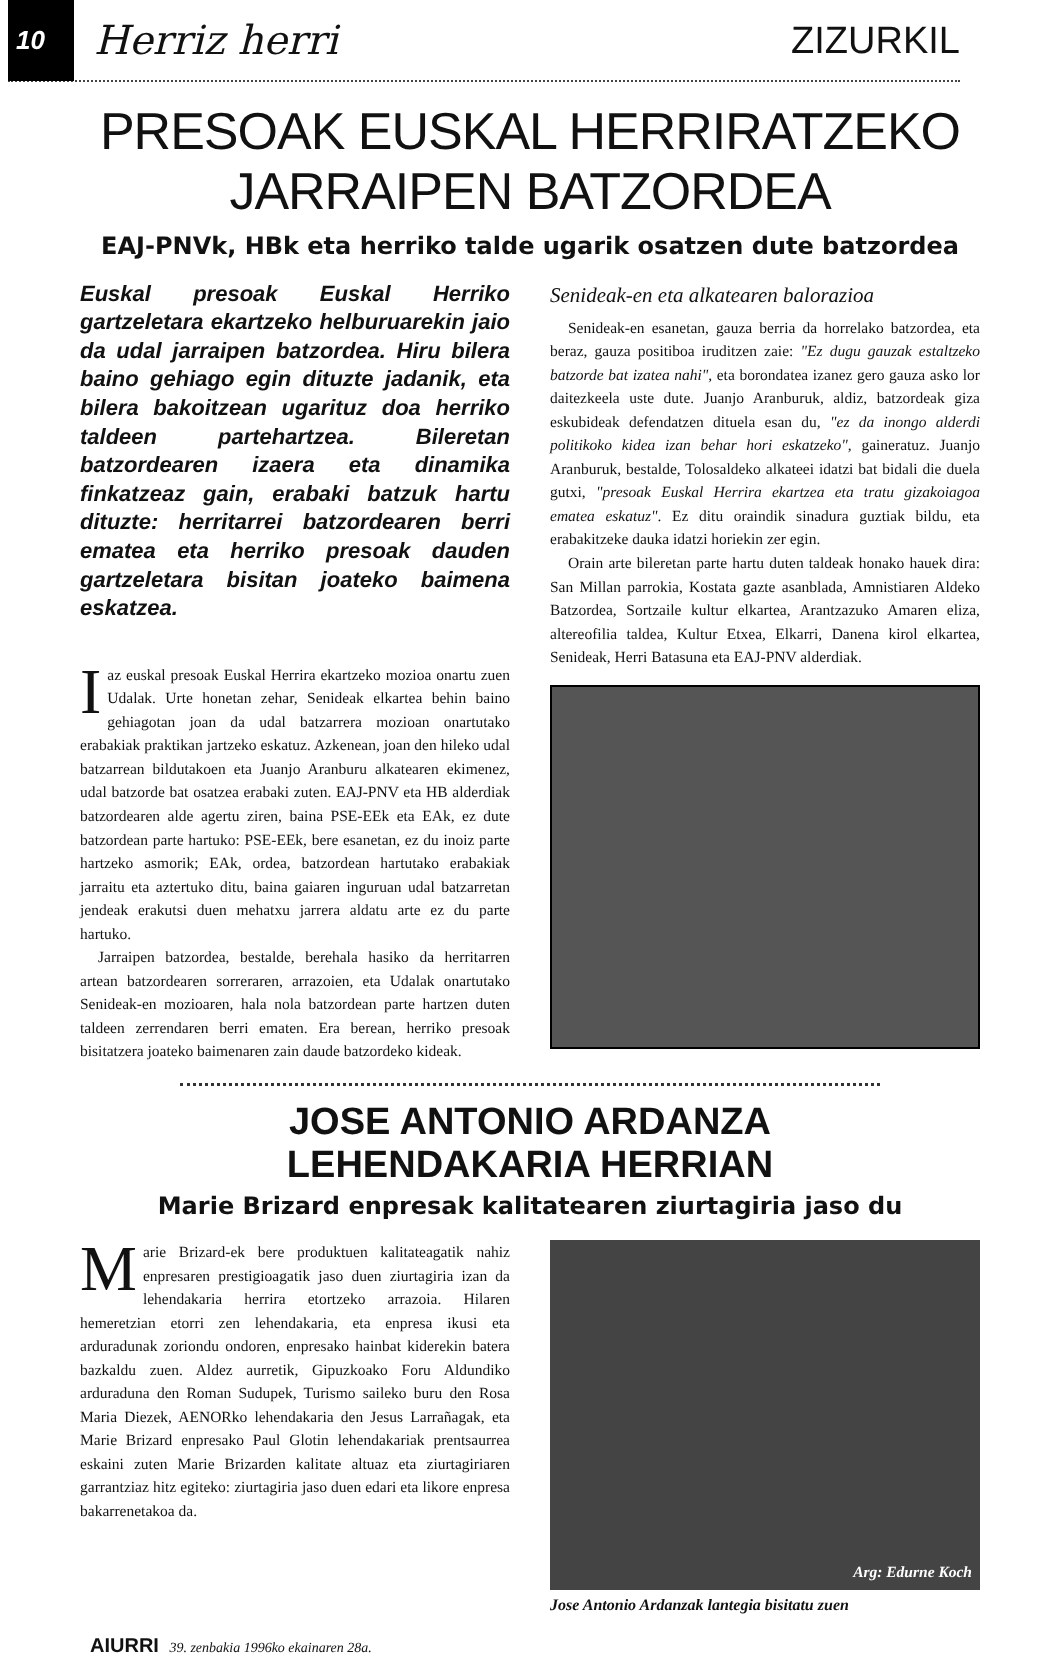10
Herriz herri ZIZURKIL
PRESOAK EUSKAL HERRIRATZEKO JARRAIPEN BATZORDEA
EAJ-PNVk, HBk eta herriko talde ugarik osatzen dute batzordea
Euskal presoak Euskal Herriko gartzeletara ekartzeko helburuarekin jaio da udal jarraipen batzordea. Hiru bilera baino gehiago egin dituzte jadanik, eta bilera bakoitzean ugarituz doa herriko taldeen partehartzea. Bileretan batzordearen izaera eta dinamika finkatzeaz gain, erabaki batzuk hartu dituzte: herritarrei batzordearen berri ematea eta herriko presoak dauden gartzeletara bisitan joateko baimena eskatzea.
Iaz euskal presoak Euskal Herrira ekartzeko mozioa onartu zuen Udalak. Urte honetan zehar, Senideak elkartea behin baino gehiagotan joan da udal batzarrera mozioan onartutako erabakiak praktikan jartzeko eskatuz. Azkenean, joan den hileko udal batzarrean bildutakoen eta Juanjo Aranburu alkatearen ekimenez, udal batzorde bat osatzea erabaki zuten. EAJ-PNV eta HB alderdiak batzordearen alde agertu ziren, baina PSE-EEk eta EAk, ez dute batzordean parte hartuko: PSE-EEk, bere esanetan, ez du inoiz parte hartzeko asmorik; EAk, ordea, batzordean hartutako erabakiak jarraitu eta aztertuko ditu, baina gaiaren inguruan udal batzarretan jendeak erakutsi duen mehatxu jarrera aldatu arte ez du parte hartuko.
Jarraipen batzordea, bestalde, berehala hasiko da herritarren artean batzordearen sorreraren, arrazoien, eta Udalak onartutako Senideak-en mozioaren, hala nola batzordean parte hartzen duten taldeen zerrendaren berri ematen. Era berean, herriko presoak bisitatzera joateko baimenaren zain daude batzordeko kideak.
Senideak-en eta alkatearen balorazioa
Senideak-en esanetan, gauza berria da horrelako batzordea, eta beraz, gauza positiboa iruditzen zaie: "Ez dugu gauzak estaltzeko batzorde bat izatea nahi", eta borondatea izanez gero gauza asko lor daitezkeela uste dute. Juanjo Aranburuk, aldiz, batzordeak giza eskubideak defendatzen dituela esan du, "ez da inongo alderdi politikoko kidea izan behar hori eskatzeko", gaineratuz. Juanjo Aranburuk, bestalde, Tolosaldeko alkateei idatzi bat bidali die duela gutxi, "presoak Euskal Herrira ekartzea eta tratu gizakoiagoa ematea eskatuz". Ez ditu oraindik sinadura guztiak bildu, eta erabakitzeke dauka idatzi horiekin zer egin.
Orain arte bileretan parte hartu duten taldeak honako hauek dira: San Millan parrokia, Kostata gazte asanblada, Amnistiaren Aldeko Batzordea, Sortzaile kultur elkartea, Arantzazuko Amaren eliza, altereofilia taldea, Kultur Etxea, Elkarri, Danena kirol elkartea, Senideak, Herri Batasuna eta EAJ-PNV alderdiak.
JOSE ANTONIO ARDANZA LEHENDAKARIA HERRIAN
Marie Brizard enpresak kalitatearen ziurtagiria jaso du
Marie Brizard-ek bere produktuen kalitateagatik nahiz enpresaren prestigioagatik jaso duen ziurtagiria izan da lehendakaria herrira etortzeko arrazoia. Hilaren hemeretzian etorri zen lehendakaria, eta enpresa ikusi eta arduradunak zoriondu ondoren, enpresako hainbat kiderekin batera bazkaldu zuen. Aldez aurretik, Gipuzkoako Foru Aldundiko arduraduna den Roman Sudupek, Turismo saileko buru den Rosa Maria Diezek, AENORko lehendakaria den Jesus Larrañagak, eta Marie Brizard enpresako Paul Glotin lehendakariak prentsaurrea eskaini zuten Marie Brizarden kalitate altuaz eta ziurtagiriaren garrantziaz hitz egiteko: ziurtagiria jaso duen edari eta likore enpresa bakarrenetakoa da.
Arg: Edurne Koch
Jose Antonio Ardanzak lantegia bisitatu zuen
AIURRI 39. zenbakia 1996ko ekainaren 28a.